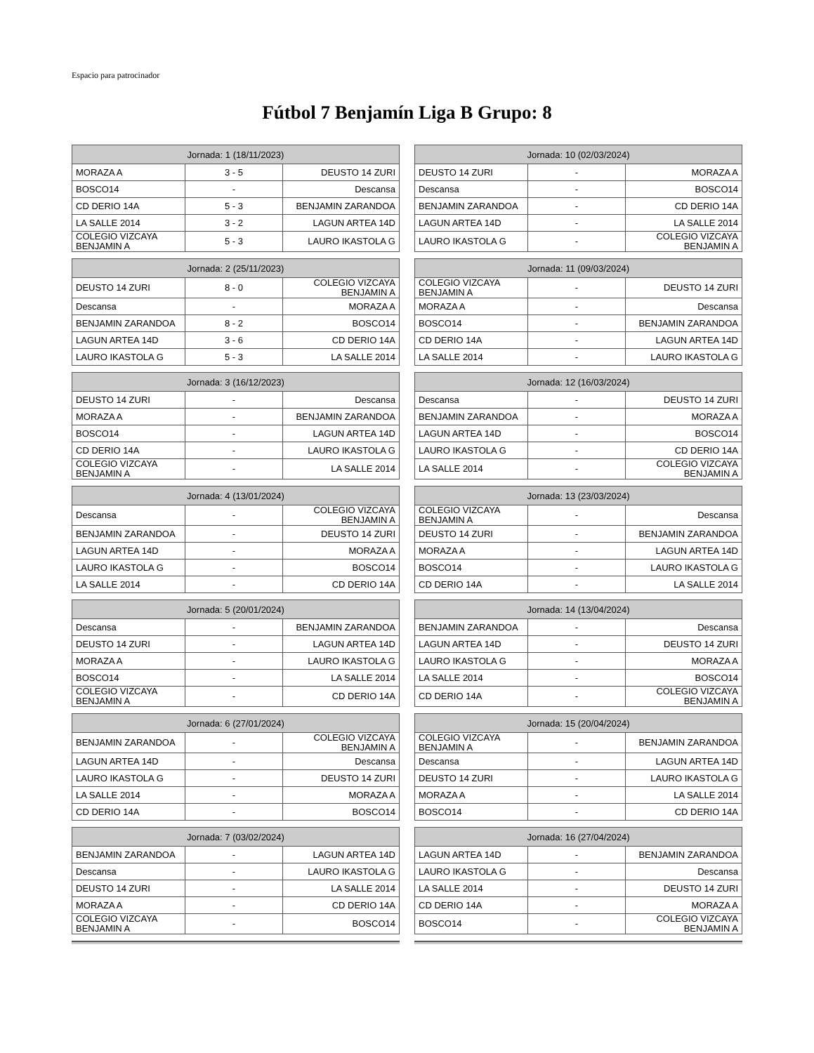Espacio para patrocinador
Fútbol 7 Benjamín Liga B Grupo: 8
| Jornada: 1 (18/11/2023) | | |
| --- | --- | --- |
| MORAZA A | 3 - 5 | DEUSTO 14 ZURI |
| BOSCO14 | - | Descansa |
| CD DERIO 14A | 5 - 3 | BENJAMIN ZARANDOA |
| LA SALLE 2014 | 3 - 2 | LAGUN ARTEA 14D |
| COLEGIO VIZCAYA BENJAMIN A | 5 - 3 | LAURO IKASTOLA G |
| Jornada: 10 (02/03/2024) | | |
| --- | --- | --- |
| DEUSTO 14 ZURI | - | MORAZA A |
| Descansa | - | BOSCO14 |
| BENJAMIN ZARANDOA | - | CD DERIO 14A |
| LAGUN ARTEA 14D | - | LA SALLE 2014 |
| LAURO IKASTOLA G | - | COLEGIO VIZCAYA BENJAMIN A |
| Jornada: 2 (25/11/2023) | | |
| --- | --- | --- |
| DEUSTO 14 ZURI | 8 - 0 | COLEGIO VIZCAYA BENJAMIN A |
| Descansa | - | MORAZA A |
| BENJAMIN ZARANDOA | 8 - 2 | BOSCO14 |
| LAGUN ARTEA 14D | 3 - 6 | CD DERIO 14A |
| LAURO IKASTOLA G | 5 - 3 | LA SALLE 2014 |
| Jornada: 11 (09/03/2024) | | |
| --- | --- | --- |
| COLEGIO VIZCAYA BENJAMIN A | - | DEUSTO 14 ZURI |
| MORAZA A | - | Descansa |
| BOSCO14 | - | BENJAMIN ZARANDOA |
| CD DERIO 14A | - | LAGUN ARTEA 14D |
| LA SALLE 2014 | - | LAURO IKASTOLA G |
| Jornada: 3 (16/12/2023) | | |
| --- | --- | --- |
| DEUSTO 14 ZURI | - | Descansa |
| MORAZA A | - | BENJAMIN ZARANDOA |
| BOSCO14 | - | LAGUN ARTEA 14D |
| CD DERIO 14A | - | LAURO IKASTOLA G |
| COLEGIO VIZCAYA BENJAMIN A | - | LA SALLE 2014 |
| Jornada: 12 (16/03/2024) | | |
| --- | --- | --- |
| Descansa | - | DEUSTO 14 ZURI |
| BENJAMIN ZARANDOA | - | MORAZA A |
| LAGUN ARTEA 14D | - | BOSCO14 |
| LAURO IKASTOLA G | - | CD DERIO 14A |
| LA SALLE 2014 | - | COLEGIO VIZCAYA BENJAMIN A |
| Jornada: 4 (13/01/2024) | | |
| --- | --- | --- |
| Descansa | - | COLEGIO VIZCAYA BENJAMIN A |
| BENJAMIN ZARANDOA | - | DEUSTO 14 ZURI |
| LAGUN ARTEA 14D | - | MORAZA A |
| LAURO IKASTOLA G | - | BOSCO14 |
| LA SALLE 2014 | - | CD DERIO 14A |
| Jornada: 13 (23/03/2024) | | |
| --- | --- | --- |
| COLEGIO VIZCAYA BENJAMIN A | - | Descansa |
| DEUSTO 14 ZURI | - | BENJAMIN ZARANDOA |
| MORAZA A | - | LAGUN ARTEA 14D |
| BOSCO14 | - | LAURO IKASTOLA G |
| CD DERIO 14A | - | LA SALLE 2014 |
| Jornada: 5 (20/01/2024) | | |
| --- | --- | --- |
| Descansa | - | BENJAMIN ZARANDOA |
| DEUSTO 14 ZURI | - | LAGUN ARTEA 14D |
| MORAZA A | - | LAURO IKASTOLA G |
| BOSCO14 | - | LA SALLE 2014 |
| COLEGIO VIZCAYA BENJAMIN A | - | CD DERIO 14A |
| Jornada: 14 (13/04/2024) | | |
| --- | --- | --- |
| BENJAMIN ZARANDOA | - | Descansa |
| LAGUN ARTEA 14D | - | DEUSTO 14 ZURI |
| LAURO IKASTOLA G | - | MORAZA A |
| LA SALLE 2014 | - | BOSCO14 |
| CD DERIO 14A | - | COLEGIO VIZCAYA BENJAMIN A |
| Jornada: 6 (27/01/2024) | | |
| --- | --- | --- |
| BENJAMIN ZARANDOA | - | COLEGIO VIZCAYA BENJAMIN A |
| LAGUN ARTEA 14D | - | Descansa |
| LAURO IKASTOLA G | - | DEUSTO 14 ZURI |
| LA SALLE 2014 | - | MORAZA A |
| CD DERIO 14A | - | BOSCO14 |
| Jornada: 15 (20/04/2024) | | |
| --- | --- | --- |
| COLEGIO VIZCAYA BENJAMIN A | - | BENJAMIN ZARANDOA |
| Descansa | - | LAGUN ARTEA 14D |
| DEUSTO 14 ZURI | - | LAURO IKASTOLA G |
| MORAZA A | - | LA SALLE 2014 |
| BOSCO14 | - | CD DERIO 14A |
| Jornada: 7 (03/02/2024) | | |
| --- | --- | --- |
| BENJAMIN ZARANDOA | - | LAGUN ARTEA 14D |
| Descansa | - | LAURO IKASTOLA G |
| DEUSTO 14 ZURI | - | LA SALLE 2014 |
| MORAZA A | - | CD DERIO 14A |
| COLEGIO VIZCAYA BENJAMIN A | - | BOSCO14 |
| Jornada: 16 (27/04/2024) | | |
| --- | --- | --- |
| LAGUN ARTEA 14D | - | BENJAMIN ZARANDOA |
| LAURO IKASTOLA G | - | Descansa |
| LA SALLE 2014 | - | DEUSTO 14 ZURI |
| CD DERIO 14A | - | MORAZA A |
| BOSCO14 | - | COLEGIO VIZCAYA BENJAMIN A |